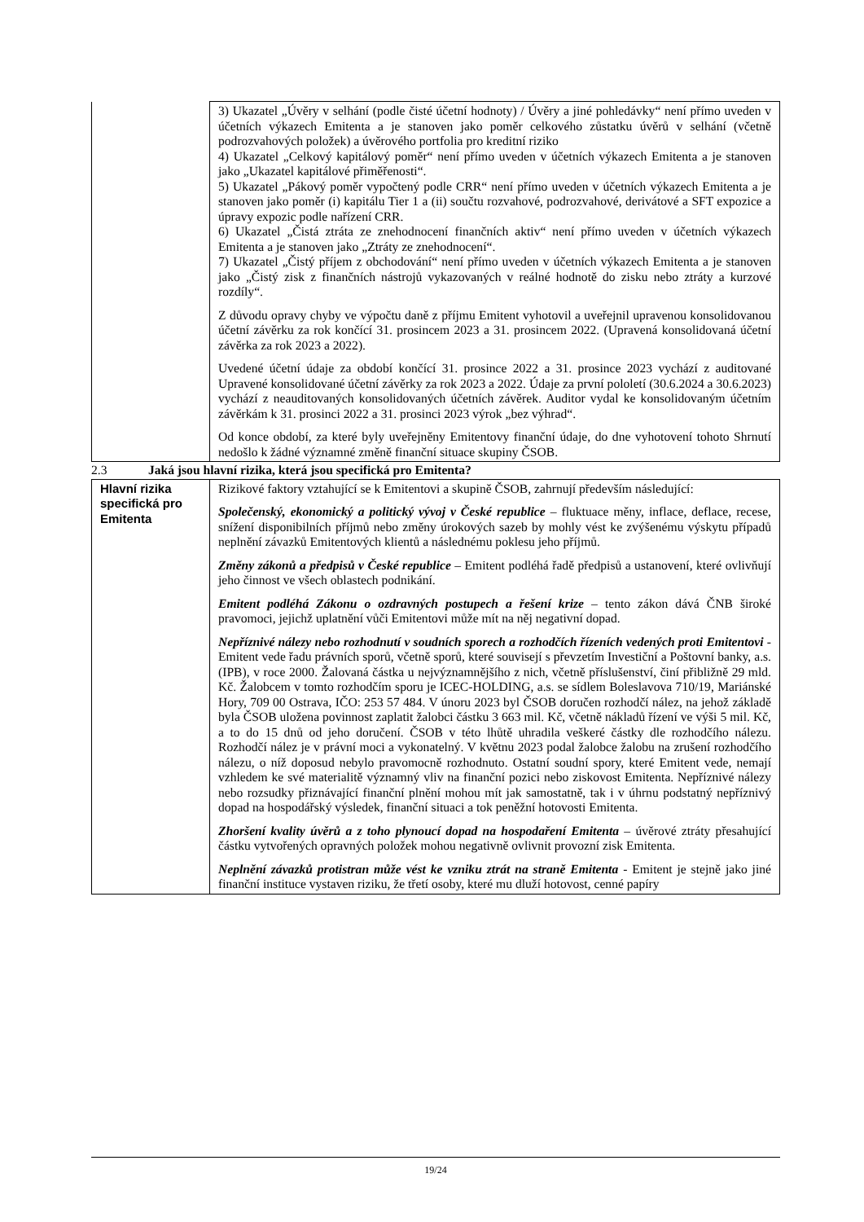| | 3) Ukazatel „Úvěry v selhání (podle čisté účetní hodnoty) / Úvěry a jiné pohledávky“ není přímo uveden v účetních výkazech Emitenta a je stanoven jako poměr celkového zůstatku úvěrů v selhání (včetně podrozvahových položek) a úvěrového portfolia pro kreditní riziko 4) Ukazatel „Celkový kapitálový poměr“ není přímo uveden v účetních výkazech Emitenta a je stanoven jako „Ukazatel kapitálové přiměřenosti“. 5) Ukazatel „Pákový poměr vypočtený podle CRR“ není přímo uveden v účetních výkazech Emitenta a je stanoven jako poměr (i) kapitálu Tier 1 a (ii) součtu rozvahové, podrozvahové, derivátové a SFT expozice a úpravy expozic podle nařízení CRR. 6) Ukazatel „Čistá ztráta ze znehodnocení finančních aktiv“ není přímo uveden v účetních výkazech Emitenta a je stanoven jako „Ztráty ze znehodnocení“. 7) Ukazatel „Čistý příjem z obchodování“ není přímo uveden v účetních výkazech Emitenta a je stanoven jako „Čistý zisk z finančních nástrojů vykazovaných v reálné hodnotě do zisku nebo ztráty a kurzové rozdíly“. Z důvodu opravy chyby ve výpočtu daně z příjmu Emitent vyhotovil a uveřejnil upravenou konsolidovanou účetní závěrku za rok končící 31. prosincem 2023 a 31. prosincem 2022. (Upravená konsolidovaná účetní závěrka za rok 2023 a 2022). Uvedené účetní údaje za období končící 31. prosince 2022 a 31. prosince 2023 vychází z auditované Upravené konsolidované účetní závěrky za rok 2023 a 2022. Údaje za první pololetí (30.6.2024 a 30.6.2023) vychází z neauditovaných konsolidovaných účetních závěrek. Auditor vydal ke konsolidovaným účetním závěrkám k 31. prosinci 2022 a 31. prosinci 2023 výrok „bez výhrad“. Od konce období, za které byly uveřejněny Emitentovy finanční údaje, do dne vyhotovení tohoto Shrnutí nedošlo k žádné významné změně finanční situace skupiny ČSOB. |
2.3 Jaká jsou hlavní rizika, která jsou specifická pro Emitenta?
| Hlavní rizika specifická pro Emitenta | Rizikové faktory vztahující se k Emitentovi a skupině ČSOB, zahrnují především následující: Společenský, ekonomický a politický vývoj v České republice – fluktuace měny, inflace, deflace, recese, snížení disponibilních příjmů nebo změny úrokových sazeb by mohly vést ke zvýšenému výskytu případů neplnění závazků Emitentových klientů a následnému poklesu jeho příjmů. Změny zákonů a předpisů v České republice – Emitent podléhá řadě předpisů a ustanovení, které ovlivňují jeho činnost ve všech oblastech podnikání. Emitent podléhá Zákonu o ozdravných postupech a řešení krize – tento zákon dává ČNB široké pravomoci, jejichž uplatnění vůči Emitentovi může mít na něj negativní dopad. Nepříznivé nálezy nebo rozhodnutí v soudních sporech a rozhodčích řízeních vedených proti Emitentovi - Emitent vede řadu právních sporů, včetně sporů, které souvisejí s převzetím Investiční a Poštovní banky, a.s. (IPB), v roce 2000. Žalovaná částka u nejvýznamnějšího z nich, včetně příslušenství, činí přibližně 29 mld. Kč. Žalobcem v tomto rozhodčím sporu je ICEC-HOLDING, a.s. se sídlem Boleslavova 710/19, Mariánské Hory, 709 00 Ostrava, IČO: 253 57 484. V únoru 2023 byl ČSOB doručen rozhodčí nález, na jehož základě byla ČSOB uložena povinnost zaplatit žalobci částku 3 663 mil. Kč, včetně nákladů řízení ve výši 5 mil. Kč, a to do 15 dnů od jeho doručení. ČSOB v této lhůtě uhradila veškeré částky dle rozhodčího nálezu. Rozhodčí nález je v právní moci a vykonatelný. V květnu 2023 podal žalobce žalobu na zrušení rozhodčího nálezu, o níž doposud nebylo pravomocně rozhodnuto. Ostatní soudní spory, které Emitent vede, nemají vzhledem ke své materialitě významný vliv na finanční pozici nebo ziskovost Emitenta. Nepříznivé nálezy nebo rozsudky přiznávající finanční plnění mohou mít jak samostatně, tak i v úhrnu podstatný nepříznivý dopad na hospodářský výsledek, finanční situaci a tok peněžní hotovosti Emitenta. Zhoršení kvality úvěrů a z toho plynoucí dopad na hospodaření Emitenta – úvěrové ztráty přesahující částku vytvořených opravných položek mohou negativně ovlivnit provozní zisk Emitenta. Neplnění závazků protistran může vést ke vzniku ztrát na straně Emitenta - Emitent je stejně jako jiné finanční instituce vystaven riziku, že třetí osoby, které mu dluží hotovost, cenné papíry |
19/24